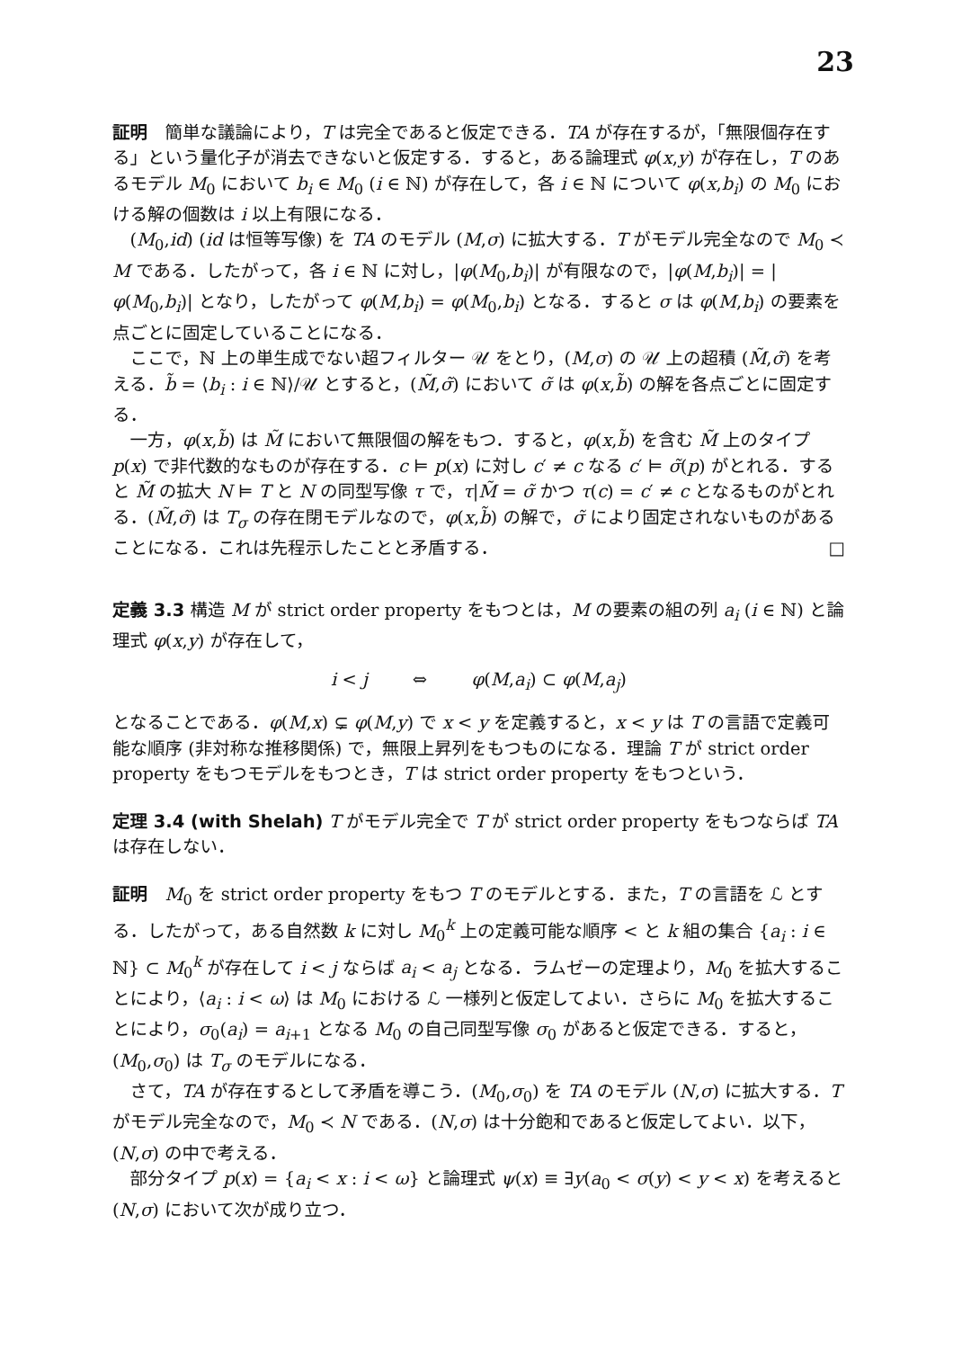23
証明　簡単な議論により，T は完全であると仮定できる．TA が存在するが，「無限個存在する」という量化子が消去できないと仮定する．すると，ある論理式 φ(x,y) が存在し，T のあるモデル M<sub>0</sub> において b<sub>i</sub> ∈ M<sub>0</sub> (i ∈ ℕ) が存在して，各 i ∈ ℕ について φ(x,b<sub>i</sub>) の M<sub>0</sub> における解の個数は i 以上有限になる．
(M<sub>0</sub>,id) (id は恒等写像) を TA のモデル (M,σ) に拡大する．T がモデル完全なので M<sub>0</sub> ≺ M である．したがって，各 i ∈ ℕ に対し，|φ(M<sub>0</sub>,b<sub>i</sub>)| が有限なので，|φ(M,b<sub>i</sub>)| = |φ(M<sub>0</sub>,b<sub>i</sub>)| となり，したがって φ(M,b<sub>i</sub>) = φ(M<sub>0</sub>,b<sub>i</sub>) となる．すると σ は φ(M,b<sub>i</sub>) の要素を点ごとに固定していることになる．
ここで，ℕ 上の単生成でない超フィルター 𝒰 をとり，(M,σ) の 𝒰 上の超積 (M̃,σ̃) を考える．b̃ = ⟨b<sub>i</sub> : i ∈ ℕ⟩/𝒰 とすると，(M̃,σ̃) において σ̃ は φ(x,b̃) の解を各点ごとに固定する．
一方，φ(x,b̃) は M̃ において無限個の解をもつ．すると，φ(x,b̃) を含む M̃ 上のタイプ p(x) で非代数的なものが存在する．c ⊨ p(x) に対し c′ ≠ c なる c′ ⊨ σ̃(p) がとれる．すると M̃ の拡大 N ⊨ T と N の同型写像 τ で，τ|M̃ = σ̃ かつ τ(c) = c′ ≠ c となるものがとれる．(M̃,σ̃) は T<sub>σ</sub> の存在閉モデルなので，φ(x,b̃) の解で，σ̃ により固定されないものがあることになる．これは先程示したことと矛盾する． □
定義 3.3 構造 M が strict order property をもつとは，M の要素の組の列 a<sub>i</sub> (i ∈ ℕ) と論理式 φ(x,y) が存在して，
i < j ⇔ φ(M,a<sub>i</sub>) ⊂ φ(M,a<sub>j</sub>)
となることである．φ(M,x) ⊊ φ(M,y) で x < y を定義すると，x < y は T の言語で定義可能な順序 (非対称な推移関係) で，無限上昇列をもつものになる．理論 T が strict order property をもつモデルをもつとき，T は strict order property をもつという．
定理 3.4 (with Shelah) T がモデル完全で T が strict order property をもつならば TA は存在しない．
証明　M<sub>0</sub> を strict order property をもつ T のモデルとする．また，T の言語を ℒ とする．したがって，ある自然数 k に対し M<sub>0</sub><sup>k</sup> 上の定義可能な順序 < と k 組の集合 {a<sub>i</sub> : i ∈ ℕ} ⊂ M<sub>0</sub><sup>k</sup> が存在して i < j ならば a<sub>i</sub> < a<sub>j</sub> となる．ラムゼーの定理より，M<sub>0</sub> を拡大することにより，⟨a<sub>i</sub> : i < ω⟩ は M<sub>0</sub> における ℒ 一様列と仮定してよい．さらに M<sub>0</sub> を拡大することにより，σ<sub>0</sub>(a<sub>i</sub>) = a<sub>i+1</sub> となる M<sub>0</sub> の自己同型写像 σ<sub>0</sub> があると仮定できる．すると，(M<sub>0</sub>,σ<sub>0</sub>) は T<sub>σ</sub> のモデルになる．
さて，TA が存在するとして矛盾を導こう．(M<sub>0</sub>,σ<sub>0</sub>) を TA のモデル (N,σ) に拡大する．T がモデル完全なので，M<sub>0</sub> ≺ N である．(N,σ) は十分飽和であると仮定してよい．以下，(N,σ) の中で考える．
部分タイプ p(x) = {a<sub>i</sub> < x : i < ω} と論理式 ψ(x) ≡ ∃y(a<sub>0</sub> < σ(y) < y < x) を考えると (N,σ) において次が成り立つ．